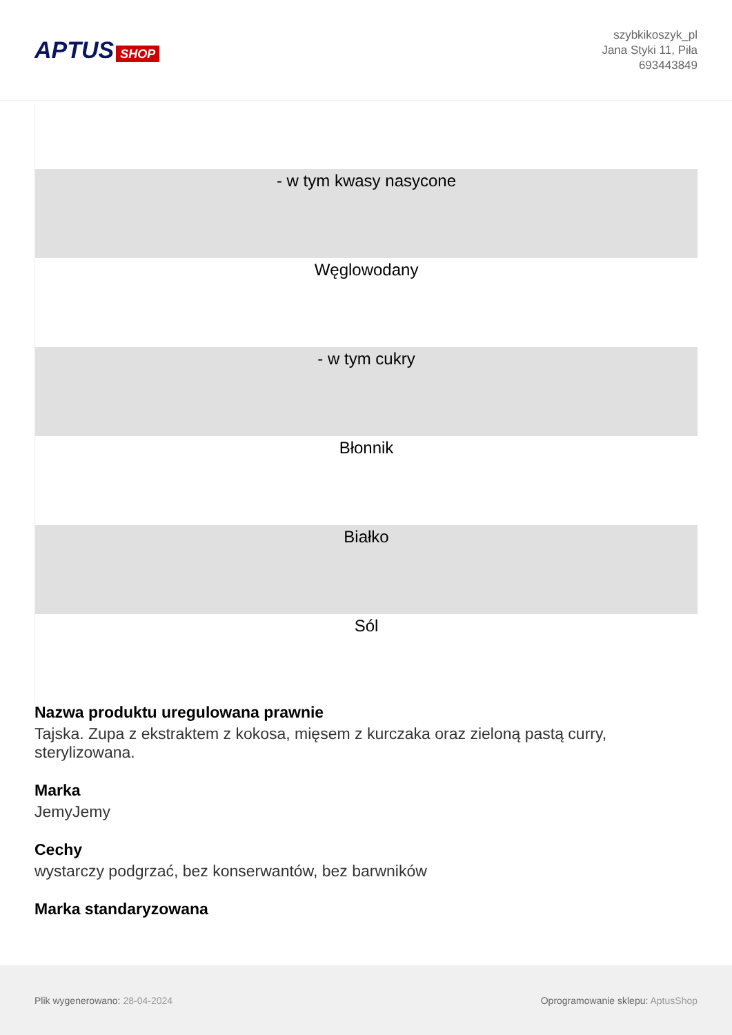APTUS SHOP
szybkikoszyk_pl
Jana Styki 11, Piła
693443849
| - w tym kwasy nasycone |
| Węglowodany |
| - w tym cukry |
| Błonnik |
| Białko |
| Sól |
Nazwa produktu uregulowana prawnie
Tajska. Zupa z ekstraktem z kokosa, mięsem z kurczaka oraz zieloną pastą curry, sterylizowana.
Marka
JemyJemy
Cechy
wystarczy podgrzać, bez konserwantów, bez barwników
Marka standaryzowana
Plik wygenerowano: 28-04-2024
Oprogramowanie sklepu: AptusShop